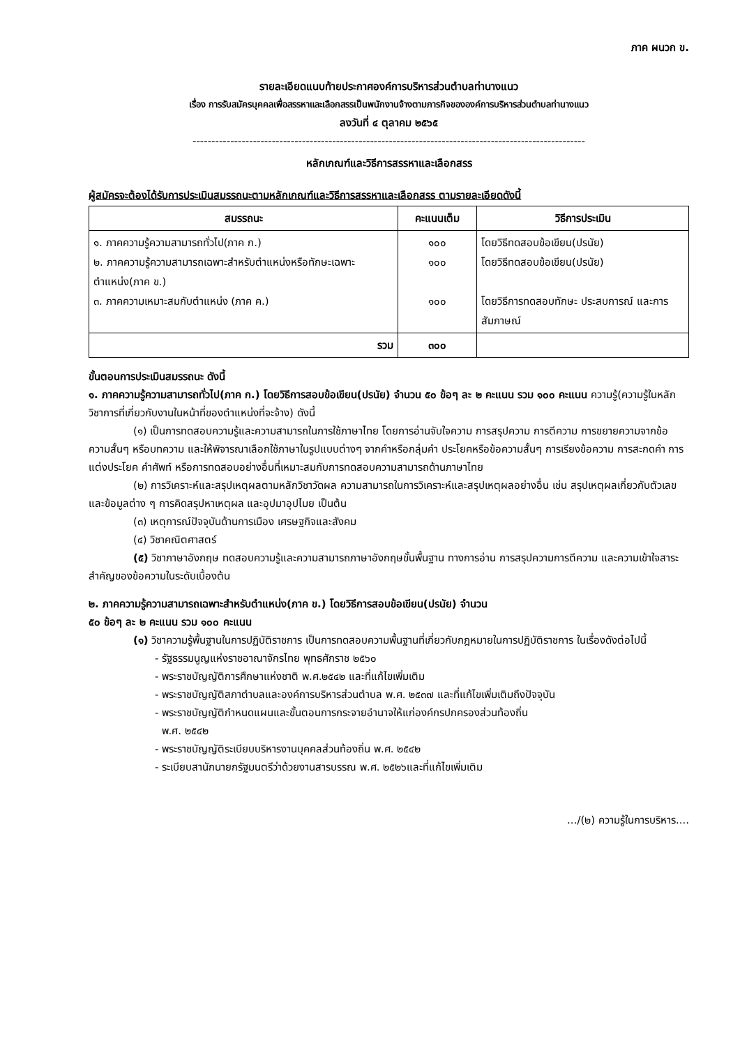ภาค ผนวก ข.
รายละเอียดแนบท้ายประกาศองค์การบริหารส่วนตำบลท่านางแนว
เรื่อง การรับสมัครบุคคลเพื่อสรรหาและเลือกสรรเป็นพนักงานจ้างตามภารกิจขององค์การบริหารส่วนตำบลท่านางแนว
ลงวันที่ ๔ ตุลาคม ๒๕๖๕
--------------------------------------------------------------------------------------------------------
หลักเกณฑ์และวิธีการสรรหาและเลือกสรร
ผู้สมัครจะต้องได้รับการประเมินสมรรถนะตามหลักเกณฑ์และวิธีการสรรหาและเลือกสรร ตามรายละเอียดดังนี้
| สมรรถนะ | คะแนนเต็ม | วิธีการประเมิน |
| --- | --- | --- |
| ๑. ภาคความรู้ความสามารถทั่วไป(ภาค ก.) ๒. ภาคความรู้ความสามารถเฉพาะสำหรับตำแหน่งหรือทักษะเฉพาะตำแหน่ง(ภาค ข.) ๓. ภาคความเหมาะสมกับตำแหน่ง (ภาค ค.) | ๑๐๐ ๑๐๐ ๑๐๐ | โดยวิธีทดสอบข้อเขียน(ปรนัย) โดยวิธีทดสอบข้อเขียน(ปรนัย) โดยวิธีการทดสอบทักษะ ประสบการณ์ และการสัมภาษณ์ |
| รวม | ๓๐๐ | |
ขั้นตอนการประเมินสมรรถนะ ดังนี้
๑. ภาคความรู้ความสามารถทั่วไป(ภาค ก.) โดยวิธีการสอบข้อเขียน(ปรนัย) จำนวน ๕๐ ข้อๆ ละ ๒ คะแนน รวม ๑๐๐ คะแนน ความรู้(ความรู้ในหลักวิชาการที่เกี่ยวกับงานในหน้าที่ของตำแหน่งที่จะจ้าง) ดังนี้
(๑) เป็นการทดสอบความรู้และความสามารถในการใช้ภาษาไทย โดยการอ่านจับใจความ การสรุปความ การตีความ การขยายความจากข้อความสั้นๆ หรือบทความ และให้พิจารณาเลือกใช้ภาษาในรูปแบบต่างๆ จากคำหรือกลุ่มคำ ประโยคหรือข้อความสั้นๆ การเรียงข้อความ การสะกดคำ การแต่งประโยค คำศัพท์ หรือการทดสอบอย่างอื่นที่เหมาะสมกับการทดสอบความสามารถด้านภาษาไทย
(๒) การวิเคราะห์และสรุปเหตุผลตามหลักวิชาวัดผล ความสามารถในการวิเคราะห์และสรุปเหตุผลอย่างอื่น เช่น สรุปเหตุผลเกี่ยวกับตัวเลขและข้อมูลต่าง ๆ การคิดสรุปหาเหตุผล และอุปมาอุปไมย เป็นต้น
(๓) เหตุการณ์ปัจจุบันด้านการเมือง เศรษฐกิจและสังคม
(๔) วิชาคณิตศาสตร์
(๕) วิชาภาษาอังกฤษ ทดสอบความรู้และความสามารถภาษาอังกฤษขั้นพื้นฐาน ทางการอ่าน การสรุปความการตีความ และความเข้าใจสาระสำคัญของข้อความในระดับเบื้องต้น
๒. ภาคความรู้ความสามารถเฉพาะสำหรับตำแหน่ง(ภาค ข.) โดยวิธีการสอบข้อเขียน(ปรนัย) จำนวน
๕๐ ข้อๆ ละ ๒ คะแนน รวม ๑๐๐ คะแนน
(๑) วิชาความรู้พื้นฐานในการปฏิบัติราชการ เป็นการทดสอบความพื้นฐานที่เกี่ยวกับกฎหมายในการปฏิบัติราชการ ในเรื่องดังต่อไปนี้
- รัฐธรรมนูญแห่งราชอาณาจักรไทย พุทธศักราช ๒๕๖๐
- พระราชบัญญัติการศึกษาแห่งชาติ พ.ศ.๒๕๔๒ และที่แก้ไขเพิ่มเติม
- พระราชบัญญัติสภาตำบลและองค์การบริหารส่วนตำบล พ.ศ. ๒๕๓๗ และที่แก้ไขเพิ่มเติมถึงปัจจุบัน
- พระราชบัญญัติกำหนดแผนและขั้นตอนการกระจายอำนาจให้แก่องค์กรปกครองส่วนท้องถิ่น
พ.ศ. ๒๕๔๒
- พระราชบัญญัติระเบียบบริหารงานบุคคลส่วนท้องถิ่น พ.ศ. ๒๕๔๒
- ระเบียบสานักนายกรัฐมนตรีว่าด้วยงานสารบรรณ พ.ศ. ๒๕๒๖และที่แก้ไขเพิ่มเติม
.../(๒) ความรู้ในการบริหาร....